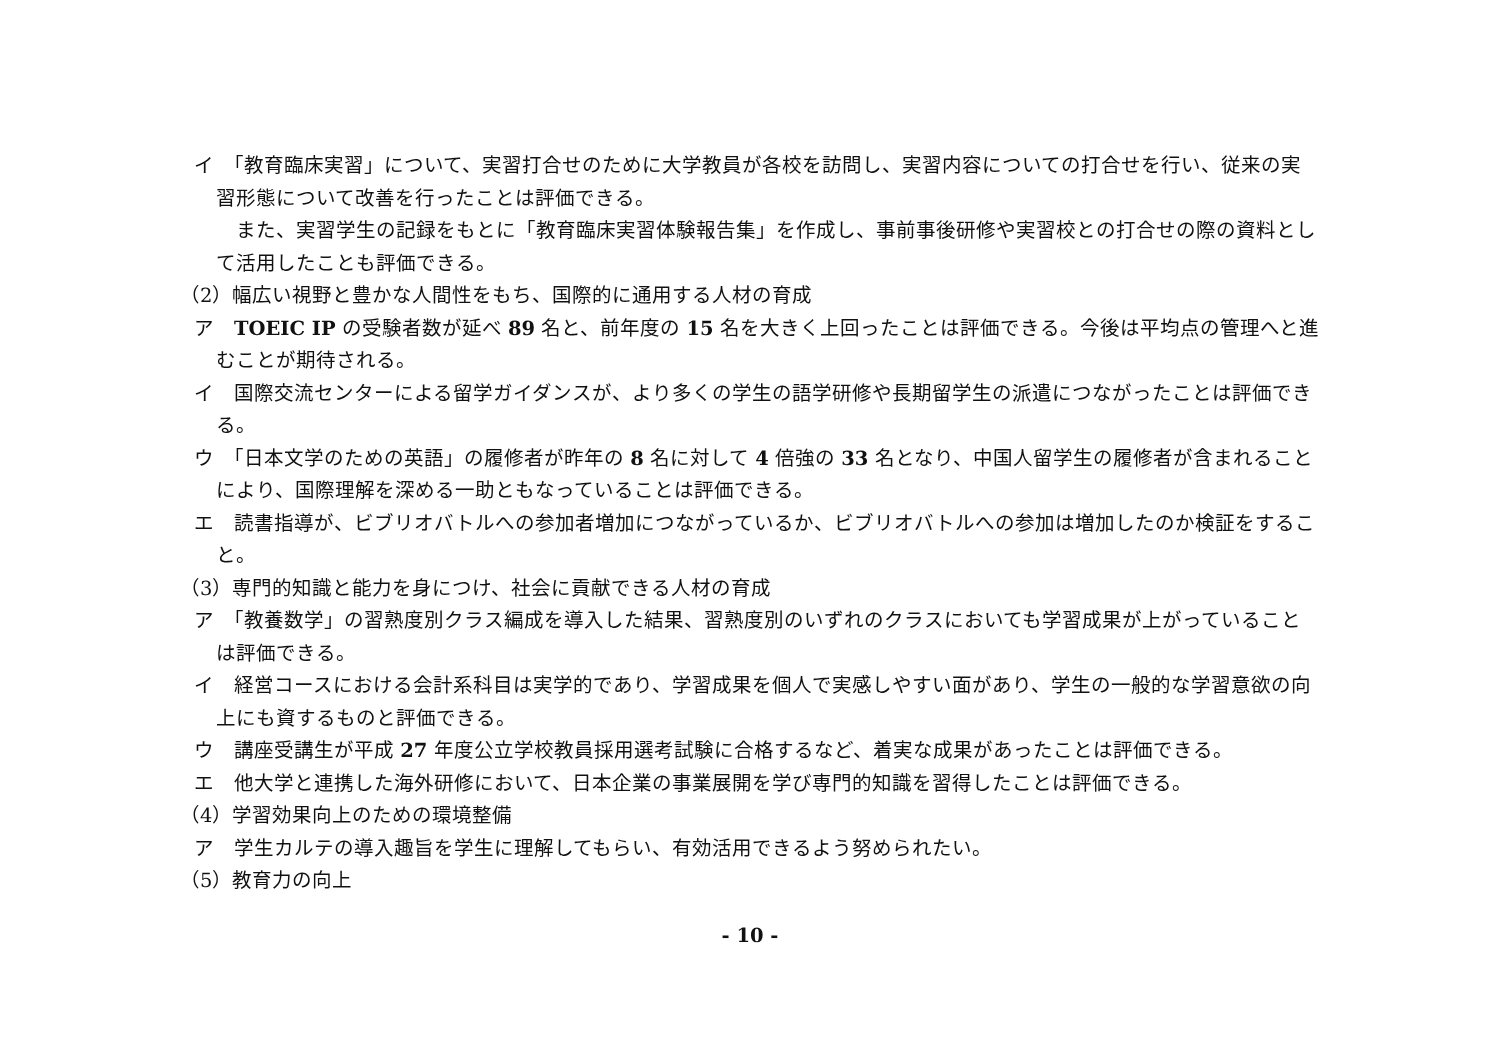イ　「教育臨床実習」について、実習打合せのために大学教員が各校を訪問し、実習内容についての打合せを行い、従来の実習形態について改善を行ったことは評価できる。
また、実習学生の記録をもとに「教育臨床実習体験報告集」を作成し、事前事後研修や実習校との打合せの際の資料として活用したことも評価できる。
（2）幅広い視野と豊かな人間性をもち、国際的に通用する人材の育成
ア　TOEIC IP の受験者数が延べ 89 名と、前年度の 15 名を大きく上回ったことは評価できる。今後は平均点の管理へと進むことが期待される。
イ　国際交流センターによる留学ガイダンスが、より多くの学生の語学研修や長期留学生の派遣につながったことは評価できる。
ウ　「日本文学のための英語」の履修者が昨年の 8 名に対して 4 倍強の 33 名となり、中国人留学生の履修者が含まれることにより、国際理解を深める一助ともなっていることは評価できる。
エ　読書指導が、ビブリオバトルへの参加者増加につながっているか、ビブリオバトルへの参加は増加したのか検証をすること。
（3）専門的知識と能力を身につけ、社会に貢献できる人材の育成
ア　「教養数学」の習熟度別クラス編成を導入した結果、習熟度別のいずれのクラスにおいても学習成果が上がっていることは評価できる。
イ　経営コースにおける会計系科目は実学的であり、学習成果を個人で実感しやすい面があり、学生の一般的な学習意欲の向上にも資するものと評価できる。
ウ　講座受講生が平成 27 年度公立学校教員採用選考試験に合格するなど、着実な成果があったことは評価できる。
エ　他大学と連携した海外研修において、日本企業の事業展開を学び専門的知識を習得したことは評価できる。
（4）学習効果向上のための環境整備
ア　学生カルテの導入趣旨を学生に理解してもらい、有効活用できるよう努められたい。
（5）教育力の向上
- 10 -